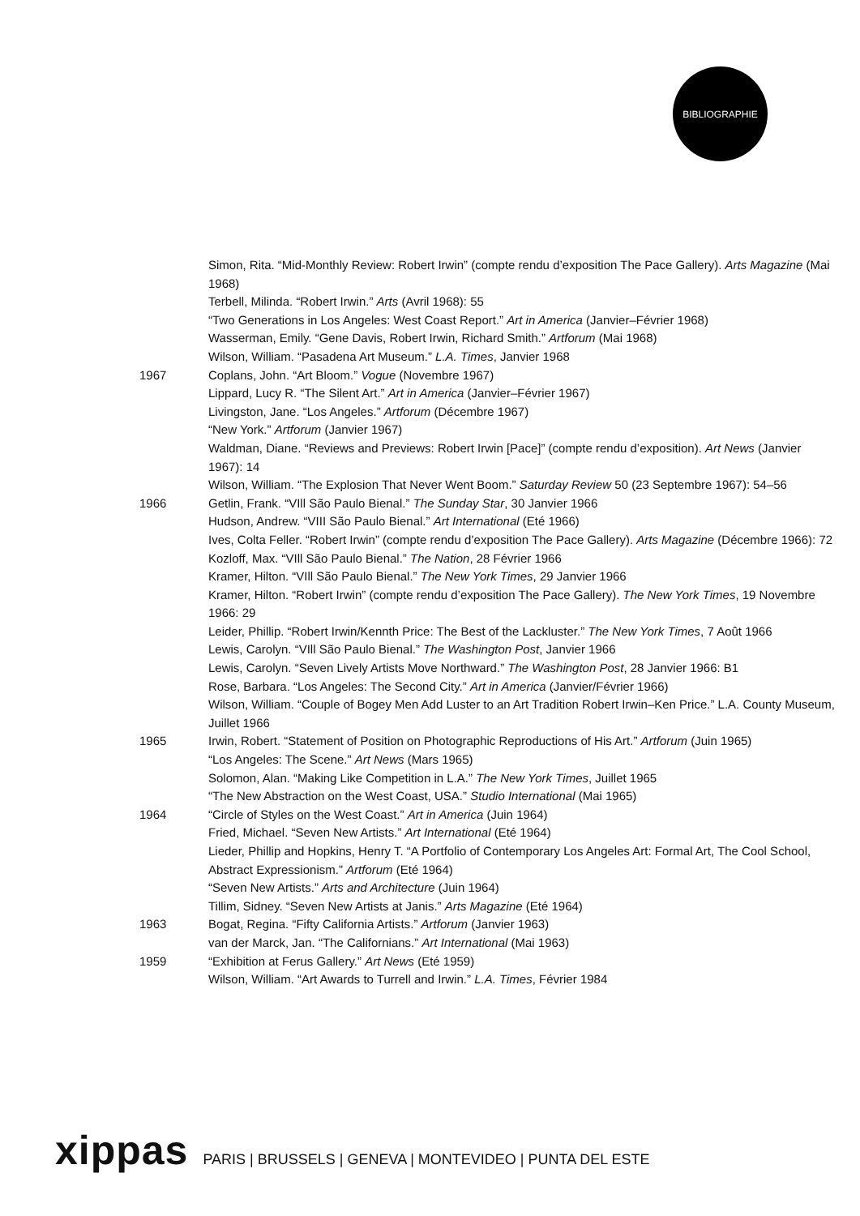BIBLIOGRAPHIE
Simon, Rita. “Mid-Monthly Review: Robert Irwin” (compte rendu d’exposition The Pace Gallery). Arts Magazine (Mai 1968)
Terbell, Milinda. “Robert Irwin.” Arts (Avril 1968): 55
“Two Generations in Los Angeles: West Coast Report.” Art in America (Janvier–Février 1968)
Wasserman, Emily. “Gene Davis, Robert Irwin, Richard Smith.” Artforum (Mai 1968)
Wilson, William. “Pasadena Art Museum.” L.A. Times, Janvier 1968
1967 Coplans, John. “Art Bloom.” Vogue (Novembre 1967)
Lippard, Lucy R. “The Silent Art.” Art in America (Janvier–Février 1967)
Livingston, Jane. “Los Angeles.” Artforum (Décembre 1967)
“New York.” Artforum (Janvier 1967)
Waldman, Diane. “Reviews and Previews: Robert Irwin [Pace]” (compte rendu d’exposition). Art News (Janvier 1967): 14
Wilson, William. “The Explosion That Never Went Boom.” Saturday Review 50 (23 Septembre 1967): 54–56
1966 Getlin, Frank. “VIll São Paulo Bienal.” The Sunday Star, 30 Janvier 1966
Hudson, Andrew. “VIII São Paulo Bienal.” Art International (Eté 1966)
Ives, Colta Feller. “Robert Irwin” (compte rendu d’exposition The Pace Gallery). Arts Magazine (Décembre 1966): 72
Kozloff, Max. “VIll São Paulo Bienal.” The Nation, 28 Février 1966
Kramer, Hilton. “VIll São Paulo Bienal.” The New York Times, 29 Janvier 1966
Kramer, Hilton. “Robert Irwin” (compte rendu d’exposition The Pace Gallery). The New York Times, 19 Novembre 1966: 29
Leider, Phillip. “Robert Irwin/Kennth Price: The Best of the Lackluster.” The New York Times, 7 Août 1966
Lewis, Carolyn. “VIll São Paulo Bienal.” The Washington Post, Janvier 1966
Lewis, Carolyn. “Seven Lively Artists Move Northward.” The Washington Post, 28 Janvier 1966: B1
Rose, Barbara. “Los Angeles: The Second City.” Art in America (Janvier/Février 1966)
Wilson, William. “Couple of Bogey Men Add Luster to an Art Tradition Robert Irwin–Ken Price.” L.A. County Museum, Juillet 1966
1965 Irwin, Robert. “Statement of Position on Photographic Reproductions of His Art.” Artforum (Juin 1965)
“Los Angeles: The Scene.” Art News (Mars 1965)
Solomon, Alan. “Making Like Competition in L.A.” The New York Times, Juillet 1965
“The New Abstraction on the West Coast, USA.” Studio International (Mai 1965)
1964 “Circle of Styles on the West Coast.” Art in America (Juin 1964)
Fried, Michael. “Seven New Artists.” Art International (Eté 1964)
Lieder, Phillip and Hopkins, Henry T. “A Portfolio of Contemporary Los Angeles Art: Formal Art, The Cool School, Abstract Expressionism.” Artforum (Eté 1964)
“Seven New Artists.” Arts and Architecture (Juin 1964)
Tillim, Sidney. “Seven New Artists at Janis.” Arts Magazine (Eté 1964)
1963 Bogat, Regina. “Fifty California Artists.” Artforum (Janvier 1963)
van der Marck, Jan. “The Californians.” Art International (Mai 1963)
1959 “Exhibition at Ferus Gallery.” Art News (Eté 1959)
Wilson, William. “Art Awards to Turrell and Irwin.” L.A. Times, Février 1984
xippas PARIS | BRUSSELS | GENEVA | MONTEVIDEO | PUNTA DEL ESTE